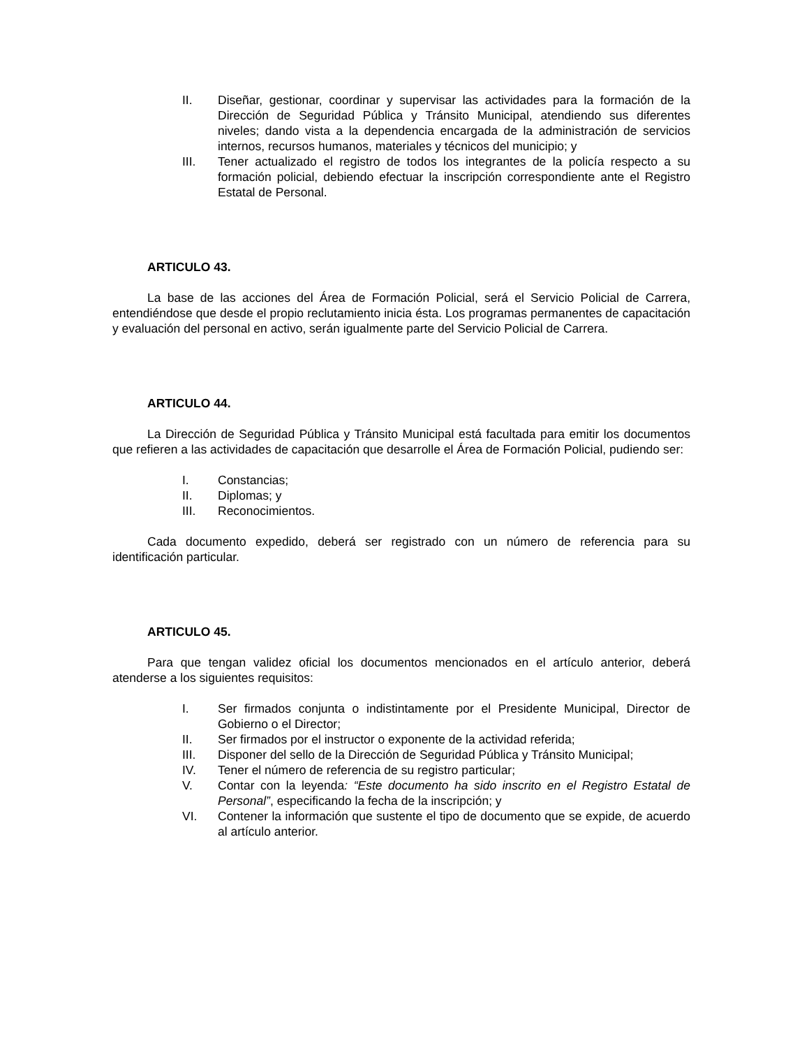II. Diseñar, gestionar, coordinar y supervisar las actividades para la formación de la Dirección de Seguridad Pública y Tránsito Municipal, atendiendo sus diferentes niveles; dando vista a la dependencia encargada de la administración de servicios internos, recursos humanos, materiales y técnicos del municipio; y
III. Tener actualizado el registro de todos los integrantes de la policía respecto a su formación policial, debiendo efectuar la inscripción correspondiente ante el Registro Estatal de Personal.
ARTICULO 43.
La base de las acciones del Área de Formación Policial, será el Servicio Policial de Carrera, entendiéndose que desde el propio reclutamiento inicia ésta. Los programas permanentes de capacitación y evaluación del personal en activo, serán igualmente parte del Servicio Policial de Carrera.
ARTICULO 44.
La Dirección de Seguridad Pública y Tránsito Municipal está facultada para emitir los documentos que refieren a las actividades de capacitación que desarrolle el Área de Formación Policial, pudiendo ser:
I. Constancias;
II. Diplomas; y
III. Reconocimientos.
Cada documento expedido, deberá ser registrado con un número de referencia para su identificación particular.
ARTICULO 45.
Para que tengan validez oficial los documentos mencionados en el artículo anterior, deberá atenderse a los siguientes requisitos:
I. Ser firmados conjunta o indistintamente por el Presidente Municipal, Director de Gobierno o el Director;
II. Ser firmados por el instructor o exponente de la actividad referida;
III. Disponer del sello de la Dirección de Seguridad Pública y Tránsito Municipal;
IV. Tener el número de referencia de su registro particular;
V. Contar con la leyenda: “Este documento ha sido inscrito en el Registro Estatal de Personal”, especificando la fecha de la inscripción; y
VI. Contener la información que sustente el tipo de documento que se expide, de acuerdo al artículo anterior.